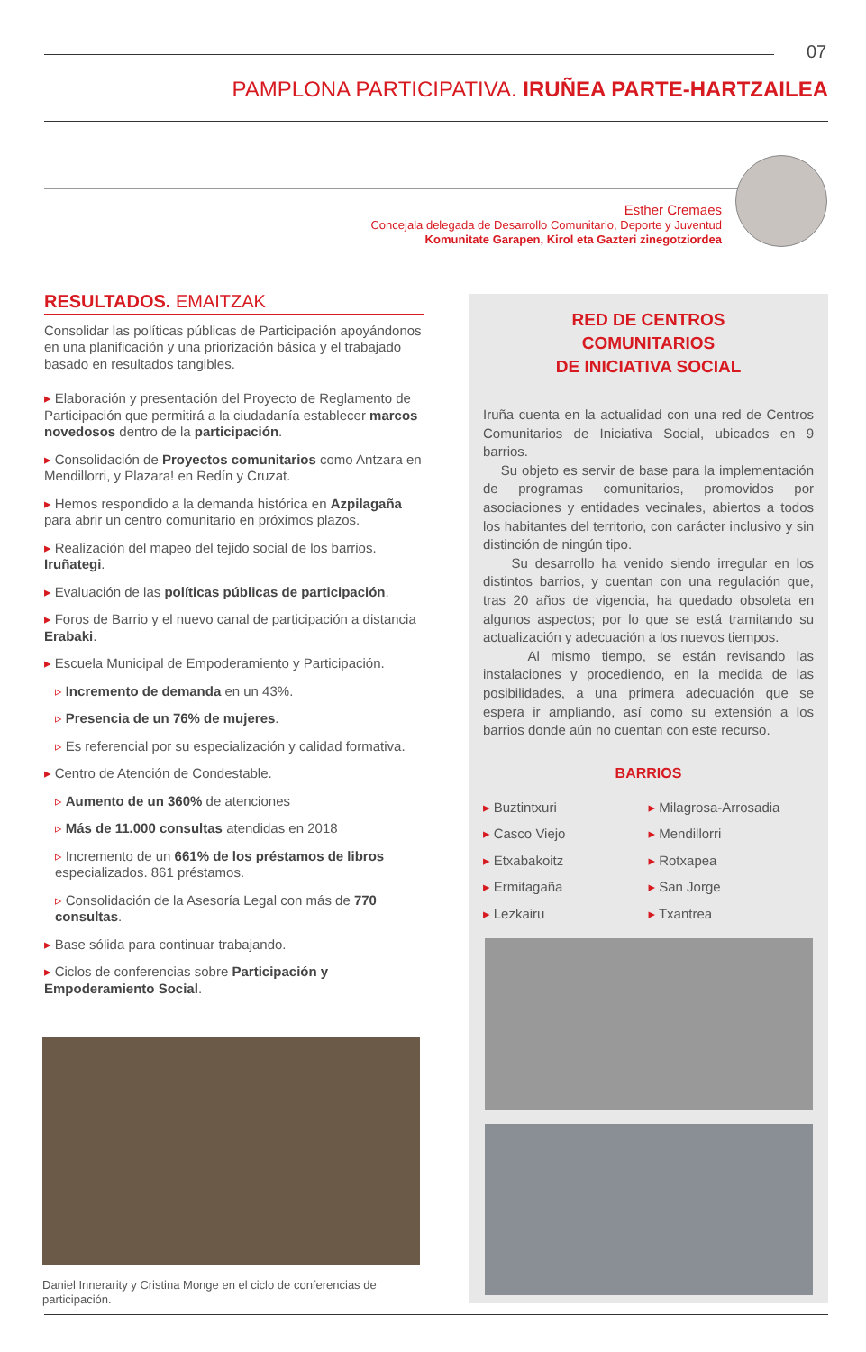07
PAMPLONA PARTICIPATIVA. IRUÑEA PARTE-HARTZAILEA
Esther Cremaes
Concejala delegada de Desarrollo Comunitario, Deporte y Juventud
Komunitate Garapen, Kirol eta Gazteri zinegotziordea
RESULTADOS. EMAITZAK
Consolidar las políticas públicas de Participación apoyándonos en una planificación y una priorización básica y el trabajado basado en resultados tangibles.
▸ Elaboración y presentación del Proyecto de Reglamento de Participación que permitirá a la ciudadanía establecer marcos novedosos dentro de la participación.
▸ Consolidación de Proyectos comunitarios como Antzara en Mendillorri, y Plazara! en Redín y Cruzat.
▸ Hemos respondido a la demanda histórica en Azpilagaña para abrir un centro comunitario en próximos plazos.
▸ Realización del mapeo del tejido social de los barrios. Iruñategi.
▸ Evaluación de las políticas públicas de participación.
▸ Foros de Barrio y el nuevo canal de participación a distancia Erabaki.
▸ Escuela Municipal de Empoderamiento y Participación.
▹ Incremento de demanda en un 43%.
▹ Presencia de un 76% de mujeres.
▹ Es referencial por su especialización y calidad formativa.
▸ Centro de Atención de Condestable.
▹ Aumento de un 360% de atenciones
▹ Más de 11.000 consultas atendidas en 2018
▹ Incremento de un 661% de los préstamos de libros especializados. 861 préstamos.
▹ Consolidación de la Asesoría Legal con más de 770 consultas.
▸ Base sólida para continuar trabajando.
▸ Ciclos de conferencias sobre Participación y Empoderamiento Social.
RED DE CENTROS
COMUNITARIOS
DE INICIATIVA SOCIAL
Iruña cuenta en la actualidad con una red de Centros Comunitarios de Iniciativa Social, ubicados en 9 barrios.
Su objeto es servir de base para la implementación de programas comunitarios, promovidos por asociaciones y entidades vecinales, abiertos a todos los habitantes del territorio, con carácter inclusivo y sin distinción de ningún tipo.
Su desarrollo ha venido siendo irregular en los distintos barrios, y cuentan con una regulación que, tras 20 años de vigencia, ha quedado obsoleta en algunos aspectos; por lo que se está tramitando su actualización y adecuación a los nuevos tiempos.
Al mismo tiempo, se están revisando las instalaciones y procediendo, en la medida de las posibilidades, a una primera adecuación que se espera ir ampliando, así como su extensión a los barrios donde aún no cuentan con este recurso.
BARRIOS
▸ Buztintxuri
▸ Casco Viejo
▸ Etxabakoitz
▸ Ermitagaña
▸ Lezkairu
▸ Milagrosa-Arrosadia
▸ Mendillorri
▸ Rotxapea
▸ San Jorge
▸ Txantrea
Daniel Innerarity y Cristina Monge en el ciclo de conferencias de participación.